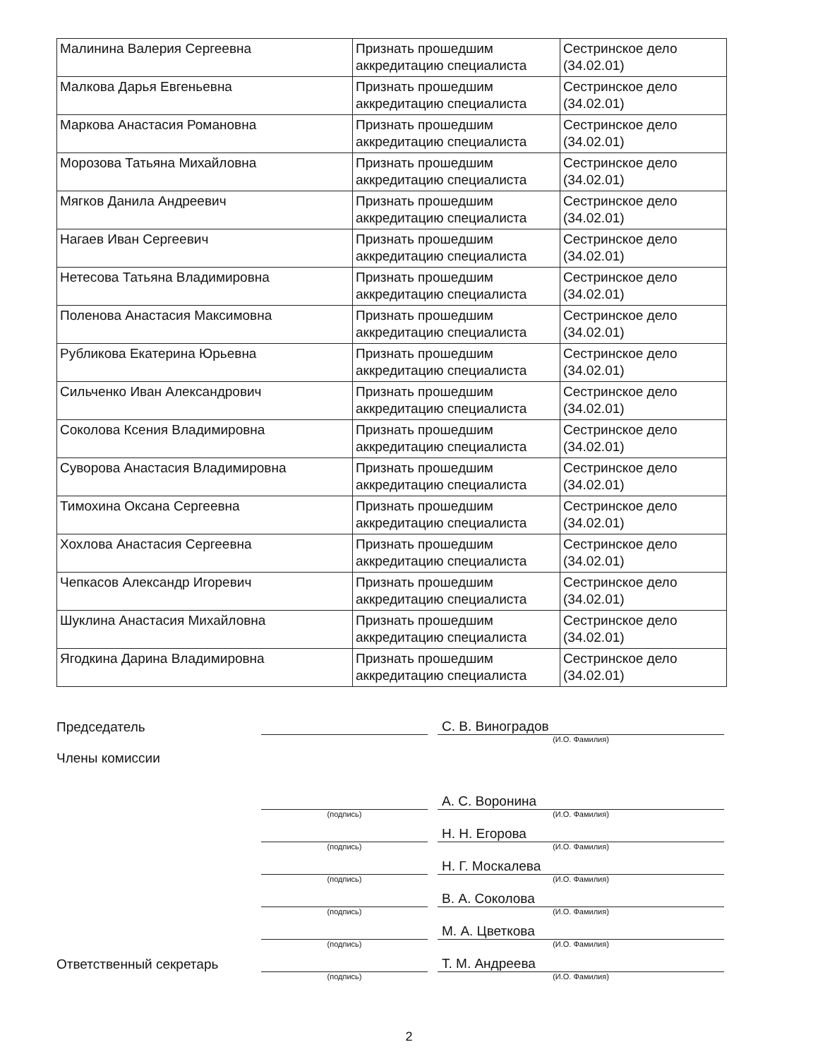| Малинина Валерия Сергеевна | Признать прошедшим аккредитацию специалиста | Сестринское дело (34.02.01) |
| Малкова Дарья Евгеньевна | Признать прошедшим аккредитацию специалиста | Сестринское дело (34.02.01) |
| Маркова Анастасия Романовна | Признать прошедшим аккредитацию специалиста | Сестринское дело (34.02.01) |
| Морозова Татьяна Михайловна | Признать прошедшим аккредитацию специалиста | Сестринское дело (34.02.01) |
| Мягков Данила Андреевич | Признать прошедшим аккредитацию специалиста | Сестринское дело (34.02.01) |
| Нагаев Иван Сергеевич | Признать прошедшим аккредитацию специалиста | Сестринское дело (34.02.01) |
| Нетесова Татьяна Владимировна | Признать прошедшим аккредитацию специалиста | Сестринское дело (34.02.01) |
| Поленова Анастасия Максимовна | Признать прошедшим аккредитацию специалиста | Сестринское дело (34.02.01) |
| Рубликова Екатерина Юрьевна | Признать прошедшим аккредитацию специалиста | Сестринское дело (34.02.01) |
| Сильченко Иван Александрович | Признать прошедшим аккредитацию специалиста | Сестринское дело (34.02.01) |
| Соколова Ксения Владимировна | Признать прошедшим аккредитацию специалиста | Сестринское дело (34.02.01) |
| Суворова Анастасия Владимировна | Признать прошедшим аккредитацию специалиста | Сестринское дело (34.02.01) |
| Тимохина Оксана Сергеевна | Признать прошедшим аккредитацию специалиста | Сестринское дело (34.02.01) |
| Хохлова Анастасия Сергеевна | Признать прошедшим аккредитацию специалиста | Сестринское дело (34.02.01) |
| Чепкасов Александр Игоревич | Признать прошедшим аккредитацию специалиста | Сестринское дело (34.02.01) |
| Шуклина Анастасия Михайловна | Признать прошедшим аккредитацию специалиста | Сестринское дело (34.02.01) |
| Ягодкина Дарина Владимировна | Признать прошедшим аккредитацию специалиста | Сестринское дело (34.02.01) |
Председатель
С. В. Виноградов
(И.О. Фамилия)
Члены комиссии
А. С. Воронина
(подпись) (И.О. Фамилия)
Н. Н. Егорова
(подпись) (И.О. Фамилия)
Н. Г. Москалева
(подпись) (И.О. Фамилия)
В. А. Соколова
(подпись) (И.О. Фамилия)
М. А. Цветкова
(подпись) (И.О. Фамилия)
Ответственный секретарь
Т. М. Андреева
(подпись) (И.О. Фамилия)
2